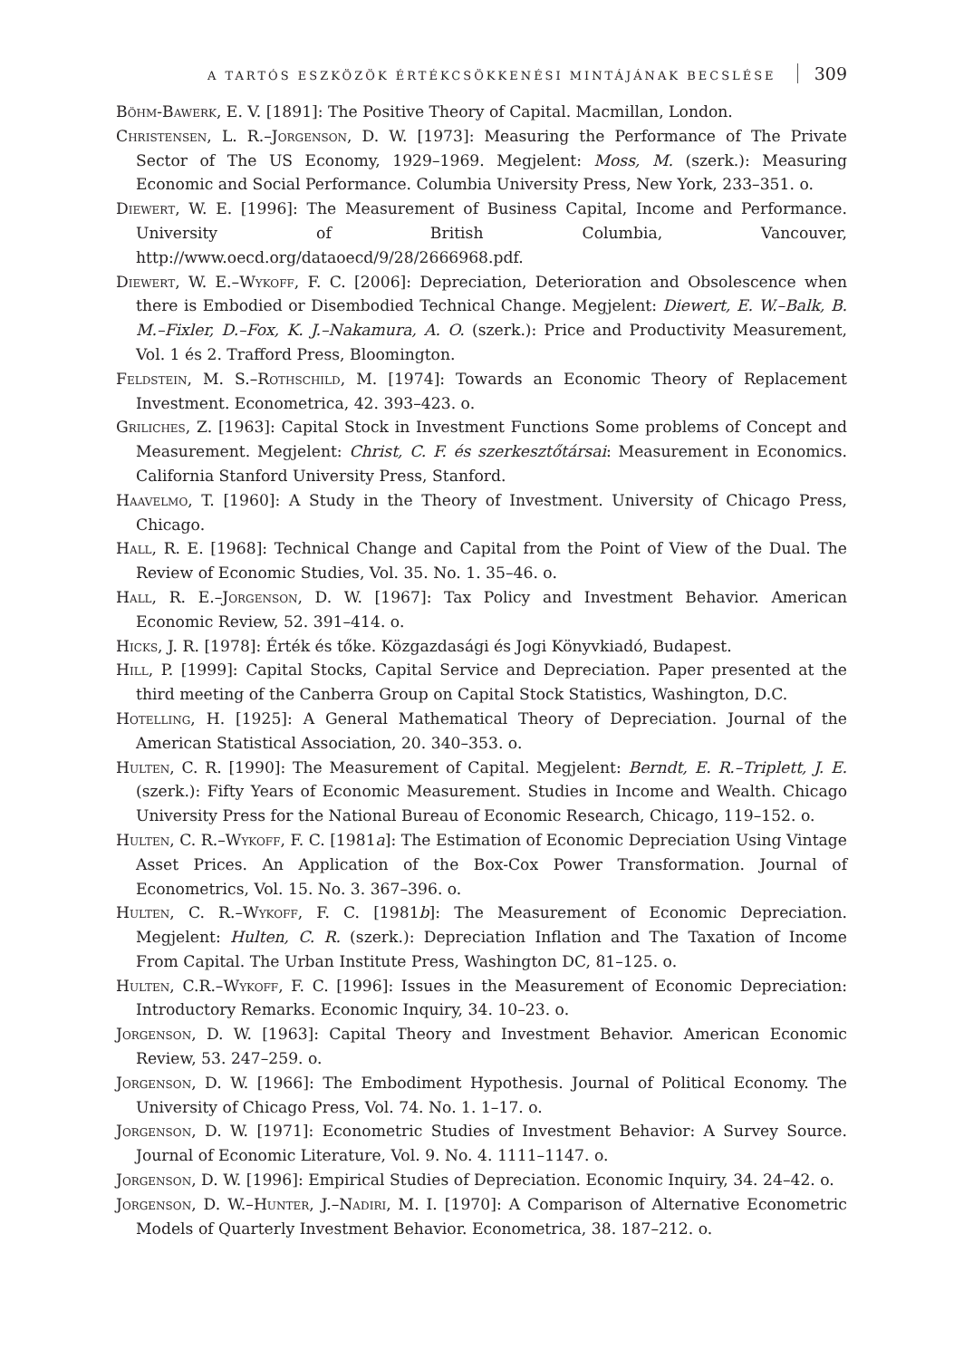A TARTÓS ESZKÖZÖK ÉRTÉKCSÖKKENÉSI MINTÁJÁNAK BECSLÉSE 309
Böhm-Bawerk, E. V. [1891]: The Positive Theory of Capital. Macmillan, London.
Christensen, L. R.–Jorgenson, D. W. [1973]: Measuring the Performance of The Private Sector of The US Economy, 1929–1969. Megjelent: Moss, M. (szerk.): Measuring Economic and Social Performance. Columbia University Press, New York, 233–351. o.
Diewert, W. E. [1996]: The Measurement of Business Capital, Income and Performance. University of British Columbia, Vancouver, http://www.oecd.org/dataoecd/9/28/2666968.pdf.
Diewert, W. E.–Wykoff, F. C. [2006]: Depreciation, Deterioration and Obsolescence when there is Embodied or Disembodied Technical Change. Megjelent: Diewert, E. W.–Balk, B. M.–Fixler, D.–Fox, K. J.–Nakamura, A. O. (szerk.): Price and Productivity Measurement, Vol. 1 és 2. Trafford Press, Bloomington.
Feldstein, M. S.–Rothschild, M. [1974]: Towards an Economic Theory of Replacement Investment. Econometrica, 42. 393–423. o.
Griliches, Z. [1963]: Capital Stock in Investment Functions Some problems of Concept and Measurement. Megjelent: Christ, C. F. és szerkesztőtársai: Measurement in Economics. California Stanford University Press, Stanford.
Haavelmo, T. [1960]: A Study in the Theory of Investment. University of Chicago Press, Chicago.
Hall, R. E. [1968]: Technical Change and Capital from the Point of View of the Dual. The Review of Economic Studies, Vol. 35. No. 1. 35–46. o.
Hall, R. E.–Jorgenson, D. W. [1967]: Tax Policy and Investment Behavior. American Economic Review, 52. 391–414. o.
Hicks, J. R. [1978]: Érték és tőke. Közgazdasági és Jogi Könyvkiadó, Budapest.
Hill, P. [1999]: Capital Stocks, Capital Service and Depreciation. Paper presented at the third meeting of the Canberra Group on Capital Stock Statistics, Washington, D.C.
Hotelling, H. [1925]: A General Mathematical Theory of Depreciation. Journal of the American Statistical Association, 20. 340–353. o.
Hulten, C. R. [1990]: The Measurement of Capital. Megjelent: Berndt, E. R.–Triplett, J. E. (szerk.): Fifty Years of Economic Measurement. Studies in Income and Wealth. Chicago University Press for the National Bureau of Economic Research, Chicago, 119–152. o.
Hulten, C. R.–Wykoff, F. C. [1981a]: The Estimation of Economic Depreciation Using Vintage Asset Prices. An Application of the Box-Cox Power Transformation. Journal of Econometrics, Vol. 15. No. 3. 367–396. o.
Hulten, C. R.–Wykoff, F. C. [1981b]: The Measurement of Economic Depreciation. Megjelent: Hulten, C. R. (szerk.): Depreciation Inflation and The Taxation of Income From Capital. The Urban Institute Press, Washington DC, 81–125. o.
Hulten, C.R.–Wykoff, F. C. [1996]: Issues in the Measurement of Economic Depreciation: Introductory Remarks. Economic Inquiry, 34. 10–23. o.
Jorgenson, D. W. [1963]: Capital Theory and Investment Behavior. American Economic Review, 53. 247–259. o.
Jorgenson, D. W. [1966]: The Embodiment Hypothesis. Journal of Political Economy. The University of Chicago Press, Vol. 74. No. 1. 1–17. o.
Jorgenson, D. W. [1971]: Econometric Studies of Investment Behavior: A Survey Source. Journal of Economic Literature, Vol. 9. No. 4. 1111–1147. o.
Jorgenson, D. W. [1996]: Empirical Studies of Depreciation. Economic Inquiry, 34. 24–42. o.
Jorgenson, D. W.–Hunter, J.–Nadiri, M. I. [1970]: A Comparison of Alternative Econometric Models of Quarterly Investment Behavior. Econometrica, 38. 187–212. o.